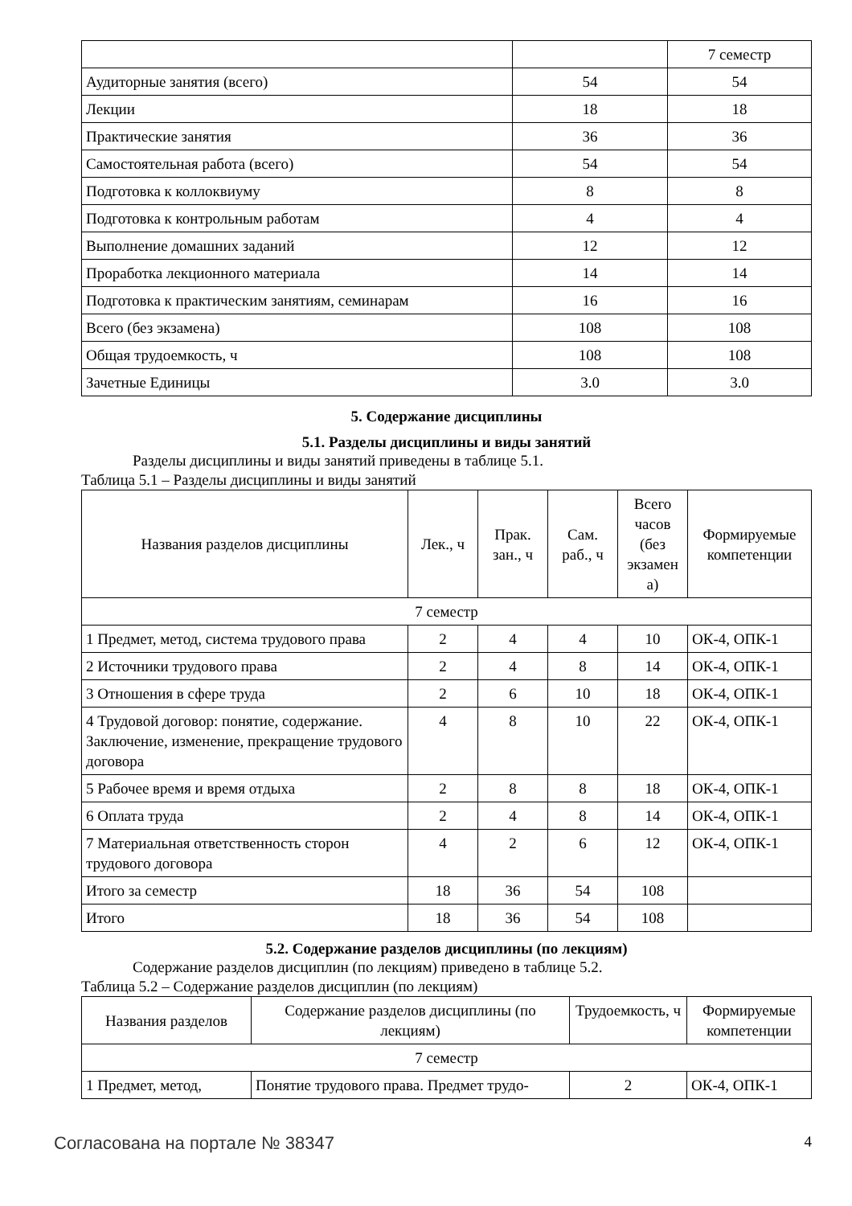| | | 7 семестр |
| Аудиторные занятия (всего) | 54 | 54 |
| Лекции | 18 | 18 |
| Практические занятия | 36 | 36 |
| Самостоятельная работа (всего) | 54 | 54 |
| Подготовка к коллоквиуму | 8 | 8 |
| Подготовка к контрольным работам | 4 | 4 |
| Выполнение домашних заданий | 12 | 12 |
| Проработка лекционного материала | 14 | 14 |
| Подготовка к практическим занятиям, семинарам | 16 | 16 |
| Всего (без экзамена) | 108 | 108 |
| Общая трудоемкость, ч | 108 | 108 |
| Зачетные Единицы | 3.0 | 3.0 |
5. Содержание дисциплины
5.1. Разделы дисциплины и виды занятий
Разделы дисциплины и виды занятий приведены в таблице 5.1.
Таблица 5.1 – Разделы дисциплины и виды занятий
| Названия разделов дисциплины | Лек., ч | Прак. зан., ч | Сам. раб., ч | Всего часов (без экзамен а) | Формируемые компетенции |
| --- | --- | --- | --- | --- | --- |
| 7 семестр | | | | | |
| 1 Предмет, метод, система трудового права | 2 | 4 | 4 | 10 | ОК-4, ОПК-1 |
| 2 Источники трудового права | 2 | 4 | 8 | 14 | ОК-4, ОПК-1 |
| 3 Отношения в сфере труда | 2 | 6 | 10 | 18 | ОК-4, ОПК-1 |
| 4 Трудовой договор: понятие, содержание. Заключение, изменение, прекращение трудового договора | 4 | 8 | 10 | 22 | ОК-4, ОПК-1 |
| 5 Рабочее время и время отдыха | 2 | 8 | 8 | 18 | ОК-4, ОПК-1 |
| 6 Оплата труда | 2 | 4 | 8 | 14 | ОК-4, ОПК-1 |
| 7 Материальная ответственность сторон трудового договора | 4 | 2 | 6 | 12 | ОК-4, ОПК-1 |
| Итого за семестр | 18 | 36 | 54 | 108 | |
| Итого | 18 | 36 | 54 | 108 | |
5.2. Содержание разделов дисциплины (по лекциям)
Содержание разделов дисциплин (по лекциям) приведено в таблице 5.2.
Таблица 5.2 – Содержание разделов дисциплин (по лекциям)
| Названия разделов | Содержание разделов дисциплины (по лекциям) | Трудоемкость, ч | Формируемые компетенции |
| --- | --- | --- | --- |
| 7 семестр | | | |
| 1 Предмет, метод, | Понятие трудового права. Предмет трудо- | 2 | ОК-4, ОПК-1 |
Согласована на портале № 38347 4